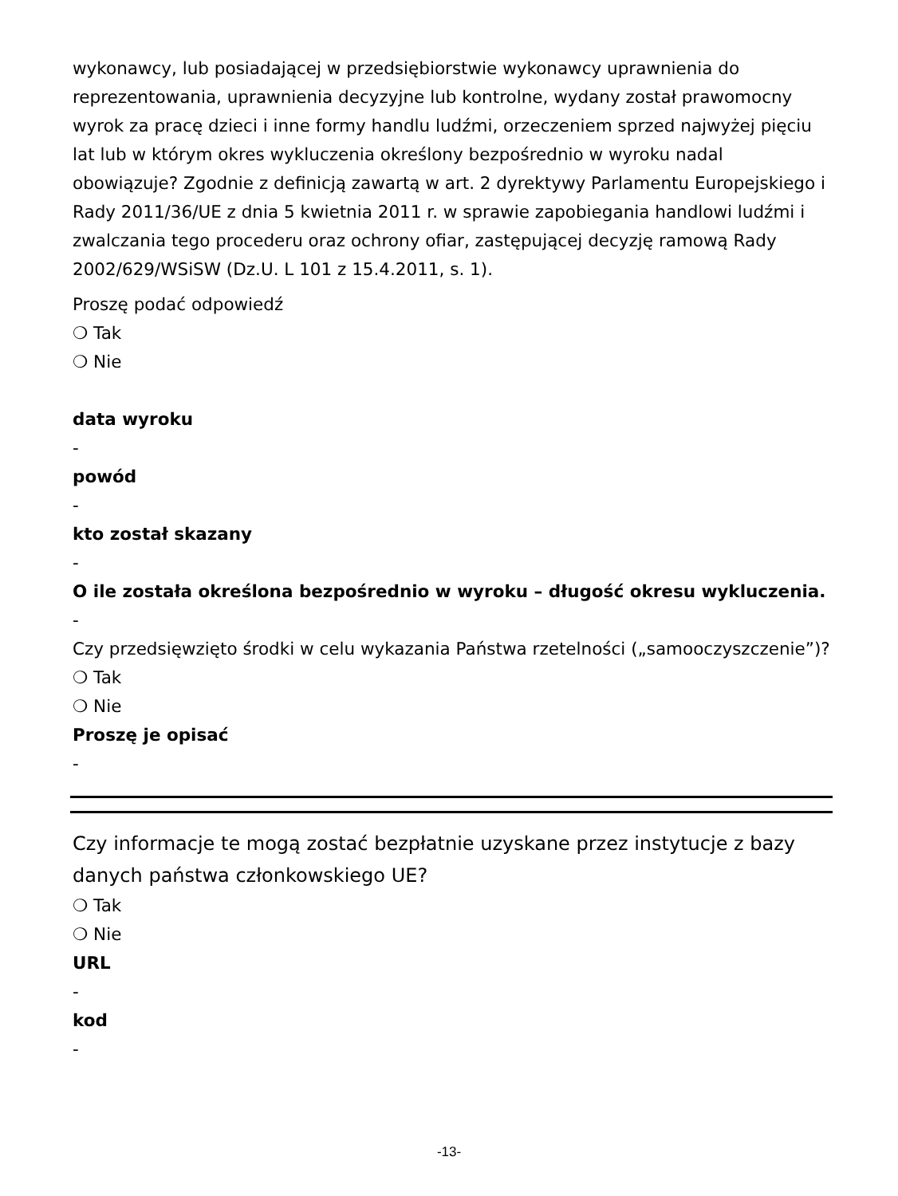wykonawcy, lub posiadającej w przedsiębiorstwie wykonawcy uprawnienia do reprezentowania, uprawnienia decyzyjne lub kontrolne, wydany został prawomocny wyrok za pracę dzieci i inne formy handlu ludźmi, orzeczeniem sprzed najwyżej pięciu lat lub w którym okres wykluczenia określony bezpośrednio w wyroku nadal obowiązuje? Zgodnie z definicją zawartą w art. 2 dyrektywy Parlamentu Europejskiego i Rady 2011/36/UE z dnia 5 kwietnia 2011 r. w sprawie zapobiegania handlowi ludźmi i zwalczania tego procederu oraz ochrony ofiar, zastępującej decyzję ramową Rady 2002/629/WSiSW (Dz.U. L 101 z 15.4.2011, s. 1).
Proszę podać odpowiedź
❍ Tak
❍ Nie
data wyroku
-
powód
-
kto został skazany
-
O ile została określona bezpośrednio w wyroku – długość okresu wykluczenia.
-
Czy przedsięwzięto środki w celu wykazania Państwa rzetelności („samooczyszczenie”)?
❍ Tak
❍ Nie
Proszę je opisać
-
Czy informacje te mogą zostać bezpłatnie uzyskane przez instytucje z bazy danych państwa członkowskiego UE?
❍ Tak
❍ Nie
URL
-
kod
-
-13-